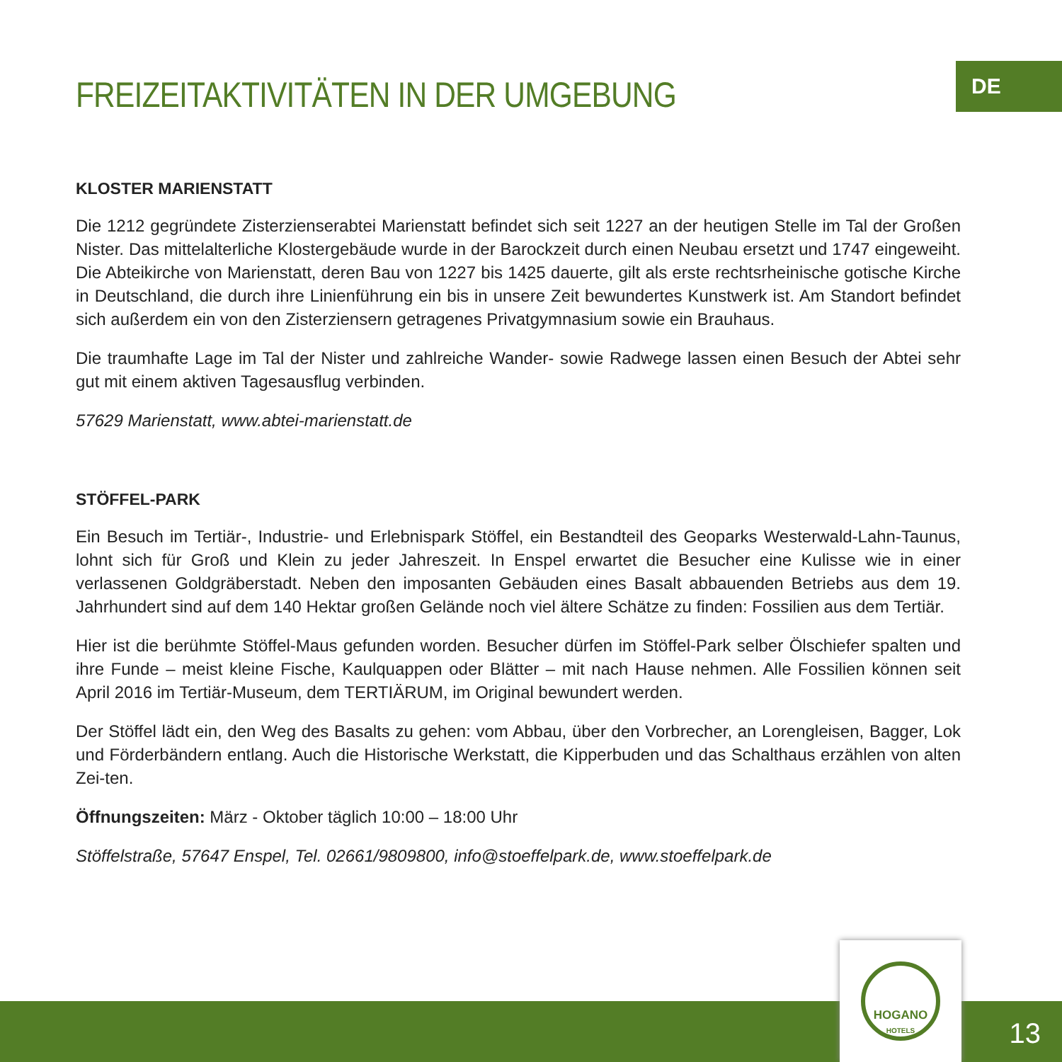DE
FREIZEITAKTIVITÄTEN IN DER UMGEBUNG
KLOSTER MARIENSTATT
Die 1212 gegründete Zisterzienserabtei Marienstatt befindet sich seit 1227 an der heutigen Stelle im Tal der Großen Nister. Das mittelalterliche Klostergebäude wurde in der Barockzeit durch einen Neubau ersetzt und 1747 eingeweiht. Die Abteikirche von Marienstatt, deren Bau von 1227 bis 1425 dauerte, gilt als erste rechtsrheinische gotische Kirche in Deutschland, die durch ihre Linienführung ein bis in unsere Zeit bewundertes Kunstwerk ist. Am Standort befindet sich außerdem ein von den Zisterziensern getragenes Privatgymnasium sowie ein Brauhaus.
Die traumhafte Lage im Tal der Nister und zahlreiche Wander- sowie Radwege lassen einen Besuch der Abtei sehr gut mit einem aktiven Tagesausflug verbinden.
57629 Marienstatt, www.abtei-marienstatt.de
STÖFFEL-PARK
Ein Besuch im Tertiär-, Industrie- und Erlebnispark Stöffel, ein Bestandteil des Geoparks Westerwald-Lahn-Taunus, lohnt sich für Groß und Klein zu jeder Jahreszeit. In Enspel erwartet die Besucher eine Kulisse wie in einer verlassenen Goldgräberstadt. Neben den imposanten Gebäuden eines Basalt abbauenden Betriebs aus dem 19. Jahrhundert sind auf dem 140 Hektar großen Gelände noch viel ältere Schätze zu finden: Fossilien aus dem Tertiär.
Hier ist die berühmte Stöffel-Maus gefunden worden. Besucher dürfen im Stöffel-Park selber Ölschiefer spalten und ihre Funde – meist kleine Fische, Kaulquappen oder Blätter – mit nach Hause nehmen. Alle Fossilien können seit April 2016 im Tertiär-Museum, dem TERTIÄRUM, im Original bewundert werden.
Der Stöffel lädt ein, den Weg des Basalts zu gehen: vom Abbau, über den Vorbrecher, an Lorengleisen, Bagger, Lok und Förderbändern entlang. Auch die Historische Werkstatt, die Kipperbuden und das Schalthaus erzählen von alten Zei-ten.
Öffnungszeiten: März - Oktober täglich 10:00 – 18:00 Uhr
Stöffelstraße, 57647 Enspel, Tel. 02661/9809800, info@stoeffelpark.de, www.stoeffelpark.de
HOGANO
HOTELS
13